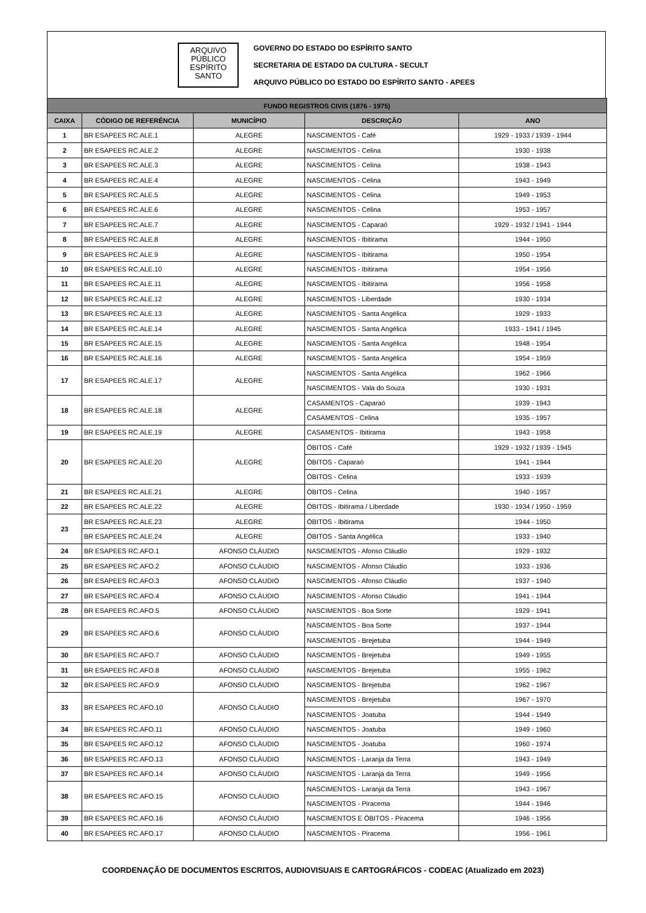ARQUIVO
PÚBLICO
ESPÍRITO
SANTO
GOVERNO DO ESTADO DO ESPÍRITO SANTO
SECRETARIA DE ESTADO DA CULTURA - SECULT
ARQUIVO PÚBLICO DO ESTADO DO ESPÍRITO SANTO - APEES
| FUNDO REGISTROS CIVIS (1876 - 1975) | | | | |
| --- | --- | --- | --- | --- |
| CAIXA | CÓDIGO DE REFERÊNCIA | MUNICÍPIO | DESCRIÇÃO | ANO |
| 1 | BR ESAPEES RC.ALE.1 | ALEGRE | NASCIMENTOS - Café | 1929 - 1933 / 1939 - 1944 |
| 2 | BR ESAPEES RC.ALE.2 | ALEGRE | NASCIMENTOS - Celina | 1930 - 1938 |
| 3 | BR ESAPEES RC.ALE.3 | ALEGRE | NASCIMENTOS - Celina | 1938 - 1943 |
| 4 | BR ESAPEES RC.ALE.4 | ALEGRE | NASCIMENTOS - Celina | 1943 - 1949 |
| 5 | BR ESAPEES RC.ALE.5 | ALEGRE | NASCIMENTOS - Celina | 1949 - 1953 |
| 6 | BR ESAPEES RC.ALE.6 | ALEGRE | NASCIMENTOS - Celina | 1953 - 1957 |
| 7 | BR ESAPEES RC.ALE.7 | ALEGRE | NASCIMENTOS - Caparaó | 1929 - 1932 / 1941 - 1944 |
| 8 | BR ESAPEES RC.ALE.8 | ALEGRE | NASCIMENTOS - Ibitirama | 1944 - 1950 |
| 9 | BR ESAPEES RC.ALE.9 | ALEGRE | NASCIMENTOS - Ibitirama | 1950 - 1954 |
| 10 | BR ESAPEES RC.ALE.10 | ALEGRE | NASCIMENTOS - Ibitirama | 1954 - 1956 |
| 11 | BR ESAPEES RC.ALE.11 | ALEGRE | NASCIMENTOS - Ibitirama | 1956 - 1958 |
| 12 | BR ESAPEES RC.ALE.12 | ALEGRE | NASCIMENTOS - Liberdade | 1930 - 1934 |
| 13 | BR ESAPEES RC.ALE.13 | ALEGRE | NASCIMENTOS - Santa Angélica | 1929 - 1933 |
| 14 | BR ESAPEES RC.ALE.14 | ALEGRE | NASCIMENTOS - Santa Angélica | 1933 - 1941 / 1945 |
| 15 | BR ESAPEES RC.ALE.15 | ALEGRE | NASCIMENTOS - Santa Angélica | 1948 - 1954 |
| 16 | BR ESAPEES RC.ALE.16 | ALEGRE | NASCIMENTOS - Santa Angélica | 1954 - 1959 |
| 17 | BR ESAPEES RC.ALE.17 | ALEGRE | NASCIMENTOS - Santa Angélica | 1962 - 1966 |
| | | | NASCIMENTOS - Vala do Souza | 1930 - 1931 |
| 18 | BR ESAPEES RC.ALE.18 | ALEGRE | CASAMENTOS - Caparaó | 1939 - 1943 |
| | | | CASAMENTOS - Celina | 1935 - 1957 |
| 19 | BR ESAPEES RC.ALE.19 | ALEGRE | CASAMENTOS - Ibitirama | 1943 - 1958 |
| 20 | BR ESAPEES RC.ALE.20 | ALEGRE | ÓBITOS - Café | 1929 - 1932 / 1939 - 1945 |
| | | | ÓBITOS - Caparaó | 1941 - 1944 |
| | | | ÓBITOS - Celina | 1933 - 1939 |
| 21 | BR ESAPEES RC.ALE.21 | ALEGRE | ÓBITOS - Celina | 1940 - 1957 |
| 22 | BR ESAPEES RC.ALE.22 | ALEGRE | ÓBITOS - Ibitirama / Liberdade | 1930 - 1934 / 1950 - 1959 |
| 23 | BR ESAPEES RC.ALE.23 | ALEGRE | ÓBITOS - Ibitirama | 1944 - 1950 |
| | BR ESAPEES RC.ALE.24 | ALEGRE | ÓBITOS - Santa Angélica | 1933 - 1940 |
| 24 | BR ESAPEES RC.AFO.1 | AFONSO CLÁUDIO | NASCIMENTOS - Afonso Cláudio | 1929 - 1932 |
| 25 | BR ESAPEES RC.AFO.2 | AFONSO CLÁUDIO | NASCIMENTOS - Afonso Cláudio | 1933 - 1936 |
| 26 | BR ESAPEES RC.AFO.3 | AFONSO CLÁUDIO | NASCIMENTOS - Afonso Cláudio | 1937 - 1940 |
| 27 | BR ESAPEES RC.AFO.4 | AFONSO CLÁUDIO | NASCIMENTOS - Afonso Cláudio | 1941 - 1944 |
| 28 | BR ESAPEES RC.AFO.5 | AFONSO CLÁUDIO | NASCIMENTOS - Boa Sorte | 1929 - 1941 |
| 29 | BR ESAPEES RC.AFO.6 | AFONSO CLÁUDIO | NASCIMENTOS - Boa Sorte | 1937 - 1944 |
| | | | NASCIMENTOS - Brejetuba | 1944 - 1949 |
| 30 | BR ESAPEES RC.AFO.7 | AFONSO CLÁUDIO | NASCIMENTOS - Brejetuba | 1949 - 1955 |
| 31 | BR ESAPEES RC.AFO.8 | AFONSO CLÁUDIO | NASCIMENTOS - Brejetuba | 1955 - 1962 |
| 32 | BR ESAPEES RC.AFO.9 | AFONSO CLÁUDIO | NASCIMENTOS - Brejetuba | 1962 - 1967 |
| 33 | BR ESAPEES RC.AFO.10 | AFONSO CLÁUDIO | NASCIMENTOS - Brejetuba | 1967 - 1970 |
| | | | NASCIMENTOS - Joatuba | 1944 - 1949 |
| 34 | BR ESAPEES RC.AFO.11 | AFONSO CLÁUDIO | NASCIMENTOS - Joatuba | 1949 - 1960 |
| 35 | BR ESAPEES RC.AFO.12 | AFONSO CLÁUDIO | NASCIMENTOS - Joatuba | 1960 - 1974 |
| 36 | BR ESAPEES RC.AFO.13 | AFONSO CLÁUDIO | NASCIMENTOS - Laranja da Terra | 1943 - 1949 |
| 37 | BR ESAPEES RC.AFO.14 | AFONSO CLÁUDIO | NASCIMENTOS - Laranja da Terra | 1949 - 1956 |
| 38 | BR ESAPEES RC.AFO.15 | AFONSO CLÁUDIO | NASCIMENTOS - Laranja da Terra | 1943 - 1967 |
| | | | NASCIMENTOS - Piracema | 1944 - 1946 |
| 39 | BR ESAPEES RC.AFO.16 | AFONSO CLÁUDIO | NASCIMENTOS E ÓBITOS - Piracema | 1946 - 1956 |
| 40 | BR ESAPEES RC.AFO.17 | AFONSO CLÁUDIO | NASCIMENTOS - Piracema | 1956 - 1961 |
COORDENAÇÃO DE DOCUMENTOS ESCRITOS, AUDIOVISUAIS E CARTOGRÁFICOS - CODEAC (Atualizado em 2023)